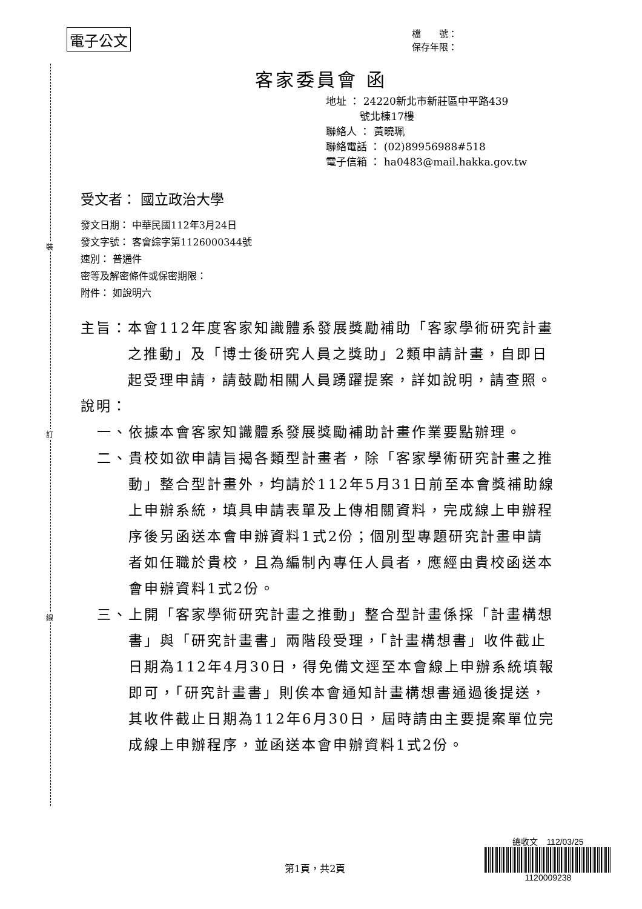裝
訂
線
電子公文
檔　　號：
保存年限：
客家委員會 函
地址 ： 24220新北市新莊區中平路439
　　　 號北棟17樓
聯絡人 ： 黃曉珮
聯絡電話 ： (02)89956988#518
電子信箱 ： ha0483@mail.hakka.gov.tw
受文者： 國立政治大學
發文日期： 中華民國112年3月24日
發文字號： 客會綜字第1126000344號
速別： 普通件
密等及解密條件或保密期限：
附件： 如說明六
主旨： 本會112年度客家知識體系發展獎勵補助「客家學術研究計畫之推動」及「博士後研究人員之獎助」2類申請計畫，自即日起受理申請，請鼓勵相關人員踴躍提案，詳如說明，請查照。
說明：
一、 依據本會客家知識體系發展獎勵補助計畫作業要點辦理。
二、 貴校如欲申請旨揭各類型計畫者，除「客家學術研究計畫之推動」整合型計畫外，均請於112年5月31日前至本會獎補助線上申辦系統，填具申請表單及上傳相關資料，完成線上申辦程序後另函送本會申辦資料1式2份；個別型專題研究計畫申請者如任職於貴校，且為編制內專任人員者，應經由貴校函送本會申辦資料1式2份。
三、 上開「客家學術研究計畫之推動」整合型計畫係採「計畫構想書」與「研究計畫書」兩階段受理，「計畫構想書」收件截止日期為112年4月30日，得免備文逕至本會線上申辦系統填報即可，「研究計畫書」則俟本會通知計畫構想書通過後提送，其收件截止日期為112年6月30日，屆時請由主要提案單位完成線上申辦程序，並函送本會申辦資料1式2份。
總收文　112/03/25
1120009238
第1頁，共2頁